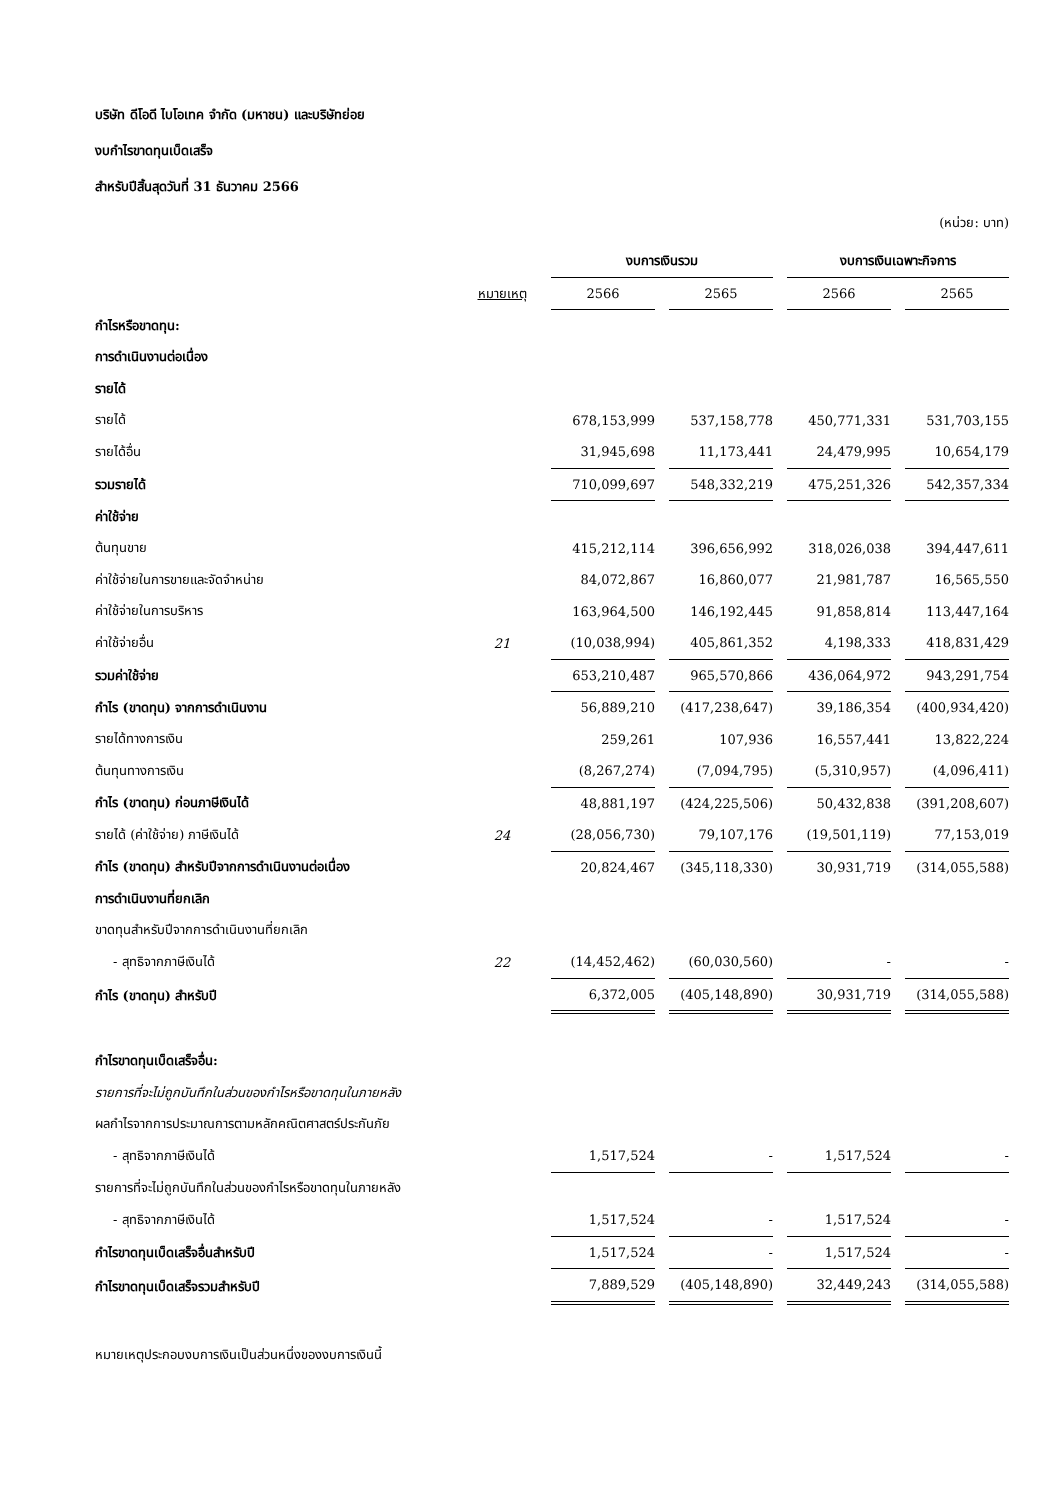บริษัท ดีโอดี ไบโอเทค จำกัด (มหาชน) และบริษัทย่อย
งบกำไรขาดทุนเบ็ดเสร็จ
สำหรับปีสิ้นสุดวันที่ 31 ธันวาคม 2566
(หน่วย: บาท)
| | | งบการเงินรวม | | งบการเงินเฉพาะกิจการ | |
| --- | --- | --- | --- | --- | --- |
| | หมายเหตุ | 2566 | 2565 | 2566 | 2565 |
| กำไรหรือขาดทุน: | | | | | |
| การดำเนินงานต่อเนื่อง | | | | | |
| รายได้ | | | | | |
| รายได้ | | 678,153,999 | 537,158,778 | 450,771,331 | 531,703,155 |
| รายได้อื่น | | 31,945,698 | 11,173,441 | 24,479,995 | 10,654,179 |
| รวมรายได้ | | 710,099,697 | 548,332,219 | 475,251,326 | 542,357,334 |
| ค่าใช้จ่าย | | | | | |
| ต้นทุนขาย | | 415,212,114 | 396,656,992 | 318,026,038 | 394,447,611 |
| ค่าใช้จ่ายในการขายและจัดจำหน่าย | | 84,072,867 | 16,860,077 | 21,981,787 | 16,565,550 |
| ค่าใช้จ่ายในการบริหาร | | 163,964,500 | 146,192,445 | 91,858,814 | 113,447,164 |
| ค่าใช้จ่ายอื่น | 21 | (10,038,994) | 405,861,352 | 4,198,333 | 418,831,429 |
| รวมค่าใช้จ่าย | | 653,210,487 | 965,570,866 | 436,064,972 | 943,291,754 |
| กำไร (ขาดทุน) จากการดำเนินงาน | | 56,889,210 | (417,238,647) | 39,186,354 | (400,934,420) |
| รายได้ทางการเงิน | | 259,261 | 107,936 | 16,557,441 | 13,822,224 |
| ต้นทุนทางการเงิน | | (8,267,274) | (7,094,795) | (5,310,957) | (4,096,411) |
| กำไร (ขาดทุน) ก่อนภาษีเงินได้ | | 48,881,197 | (424,225,506) | 50,432,838 | (391,208,607) |
| รายได้ (ค่าใช้จ่าย) ภาษีเงินได้ | 24 | (28,056,730) | 79,107,176 | (19,501,119) | 77,153,019 |
| กำไร (ขาดทุน) สำหรับปีจากการดำเนินงานต่อเนื่อง | | 20,824,467 | (345,118,330) | 30,931,719 | (314,055,588) |
| การดำเนินงานที่ยกเลิก | | | | | |
| ขาดทุนสำหรับปีจากการดำเนินงานที่ยกเลิก | | | | | |
| - สุทธิจากภาษีเงินได้ | 22 | (14,452,462) | (60,030,560) | - | - |
| กำไร (ขาดทุน) สำหรับปี | | 6,372,005 | (405,148,890) | 30,931,719 | (314,055,588) |
| กำไรขาดทุนเบ็ดเสร็จอื่น: | | | | | |
| รายการที่จะไม่ถูกบันทึกในส่วนของกำไรหรือขาดทุนในภายหลัง | | | | | |
| ผลกำไรจากการประมาณการตามหลักคณิตศาสตร์ประกันภัย | | | | | |
| - สุทธิจากภาษีเงินได้ | | 1,517,524 | - | 1,517,524 | - |
| รายการที่จะไม่ถูกบันทึกในส่วนของกำไรหรือขาดทุนในภายหลัง | | | | | |
| - สุทธิจากภาษีเงินได้ | | 1,517,524 | - | 1,517,524 | - |
| กำไรขาดทุนเบ็ดเสร็จอื่นสำหรับปี | | 1,517,524 | - | 1,517,524 | - |
| กำไรขาดทุนเบ็ดเสร็จรวมสำหรับปี | | 7,889,529 | (405,148,890) | 32,449,243 | (314,055,588) |
หมายเหตุประกอบงบการเงินเป็นส่วนหนึ่งของงบการเงินนี้